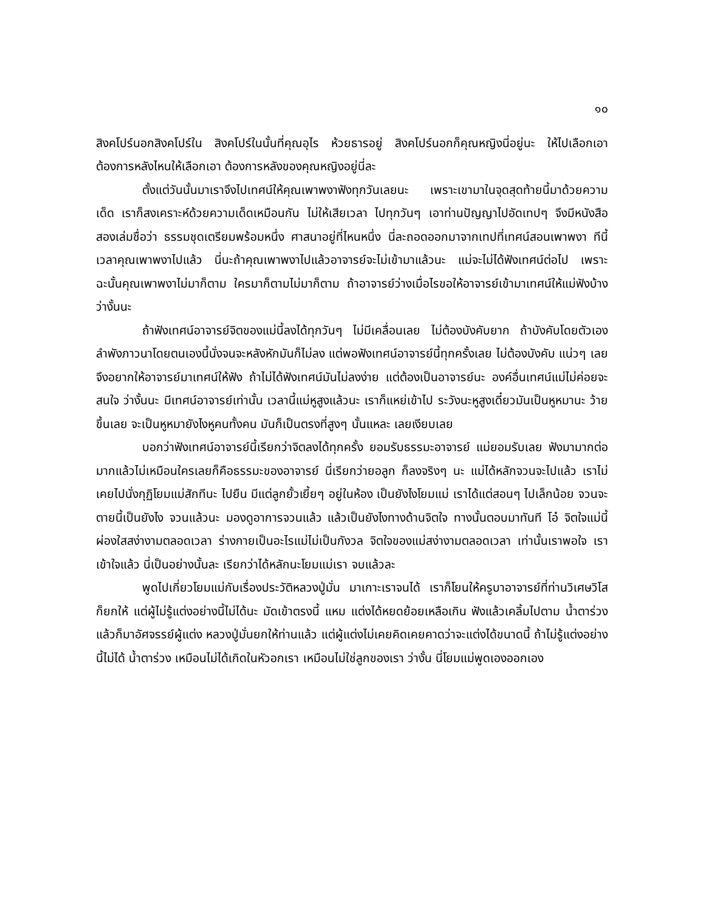๑๐
สิงคโปร์นอกสิงคโปร์ใน สิงคโปร์ในนั้นที่คุณอุไร ห้วยธารอยู่ สิงคโปร์นอกก็คุณหญิงนี่อยู่นะ ให้ไปเลือกเอาต้องการหลังไหนให้เลือกเอา ต้องการหลังของคุณหญิงอยู่นี่ละ
ตั้งแต่วันนั้นมาเราจึงไปเทศน์ให้คุณเพาพงาฟังทุกวันเลยนะ เพราะเขามาในจุดสุดท้ายนี้มาด้วยความเด็ด เราก็สงเคราะห์ด้วยความเด็ดเหมือนกัน ไม่ให้เสียเวลา ไปทุกวันๆ เอาท่านปัญญาไปอัดเทปๆ จึงมีหนังสือสองเล่มชื่อว่า ธรรมชุดเตรียมพร้อมหนึ่ง ศาสนาอยู่ที่ไหนหนึ่ง นี่ละถอดออกมาจากเทปที่เทศน์สอนเพาพงา ทีนี้เวลาคุณเพาพงาไปแล้ว นี่นะถ้าคุณเพาพงาไปแล้วอาจารย์จะไม่เข้ามาแล้วนะ แม่จะไม่ได้ฟังเทศน์ต่อไป เพราะฉะนั้นคุณเพาพงาไม่มาก็ตาม ใครมาก็ตามไม่มาก็ตาม ถ้าอาจารย์ว่างเมื่อไรขอให้อาจารย์เข้ามาเทศน์ให้แม่ฟังบ้าง ว่างั้นนะ
ถ้าฟังเทศน์อาจารย์จิตของแม่นี้ลงได้ทุกวันๆ ไม่มีเคลื่อนเลย ไม่ต้องบังคับยาก ถ้าบังคับโดยตัวเอง ลำพังภาวนาโดยตนเองนี้นั่งจนจะหลังหักมันก็ไม่ลง แต่พอฟังเทศน์อาจารย์นี้ทุกครั้งเลย ไม่ต้องบังคับ แน่วๆ เลย จึงอยากให้อาจารย์มาเทศน์ให้ฟัง ถ้าไม่ได้ฟังเทศน์มันไม่ลงง่าย แต่ต้องเป็นอาจารย์นะ องค์อื่นเทศน์แม่ไม่ค่อยจะสนใจ ว่างั้นนะ มีเทศน์อาจารย์เท่านั้น เวลานี้แม่หูสูงแล้วนะ เราก็แหย่เข้าไป ระวังนะหูสูงเดี๋ยวมันเป็นหูหมานะ ว้ายขึ้นเลย จะเป็นหูหมายังไงหูคนทั้งคน มันก็เป็นตรงที่สูงๆ นั้นแหละ เลยเงียบเลย
บอกว่าฟังเทศน์อาจารย์นี้เรียกว่าจิตลงได้ทุกครั้ง ยอมรับธรรมะอาจารย์ แม่ยอมรับเลย ฟังมามากต่อมากแล้วไม่เหมือนใครเลยก็คือธรรมะของอาจารย์ นี่เรียกว่ายอลูก ก็ลงจริงๆ นะ แม่ได้หลักจวนจะไปแล้ว เราไม่เคยไปนั่งกุฏิโยมแม่สักทีนะ ไปยืน มีแต่ลูกยั้วเยี้ยๆ อยู่ในห้อง เป็นยังไงโยมแม่ เราได้แต่สอนๆ ไปเล็กน้อย จวนจะตายนี้เป็นยังไง จวนแล้วนะ มองดูอาการจวนแล้ว แล้วเป็นยังไงทางด้านจิตใจ ทางนั้นตอบมาทันที โอ๋ จิตใจแม่นี้ผ่องใสสง่างามตลอดเวลา ร่างกายเป็นอะไรแม่ไม่เป็นกังวล จิตใจของแม่สง่างามตลอดเวลา เท่านั้นเราพอใจ เราเข้าใจแล้ว นี่เป็นอย่างนั้นละ เรียกว่าได้หลักนะโยมแม่เรา จบแล้วละ
พูดไปเกี่ยวโยมแม่กับเรื่องประวัติหลวงปู่มั่น มาเกาะเราจนได้ เราก็โยนให้ครูบาอาจารย์ที่ท่านวิเศษวิโส ก็ยกให้ แต่ผู้ไม่รู้แต่งอย่างนี้ไม่ได้นะ มัดเข้าตรงนี้ แหม แต่งได้หยดย้อยเหลือเกิน ฟังแล้วเคลิ้มไปตาม น้ำตาร่วง แล้วก็มาอัศจรรย์ผู้แต่ง หลวงปู่มั่นยกให้ท่านแล้ว แต่ผู้แต่งไม่เคยคิดเคยคาดว่าจะแต่งได้ขนาดนี้ ถ้าไม่รู้แต่งอย่างนี้ไม่ได้ น้ำตาร่วง เหมือนไม่ได้เกิดในหัวอกเรา เหมือนไม่ใช่ลูกของเรา ว่างั้น นี่โยมแม่พูดเองออกเอง